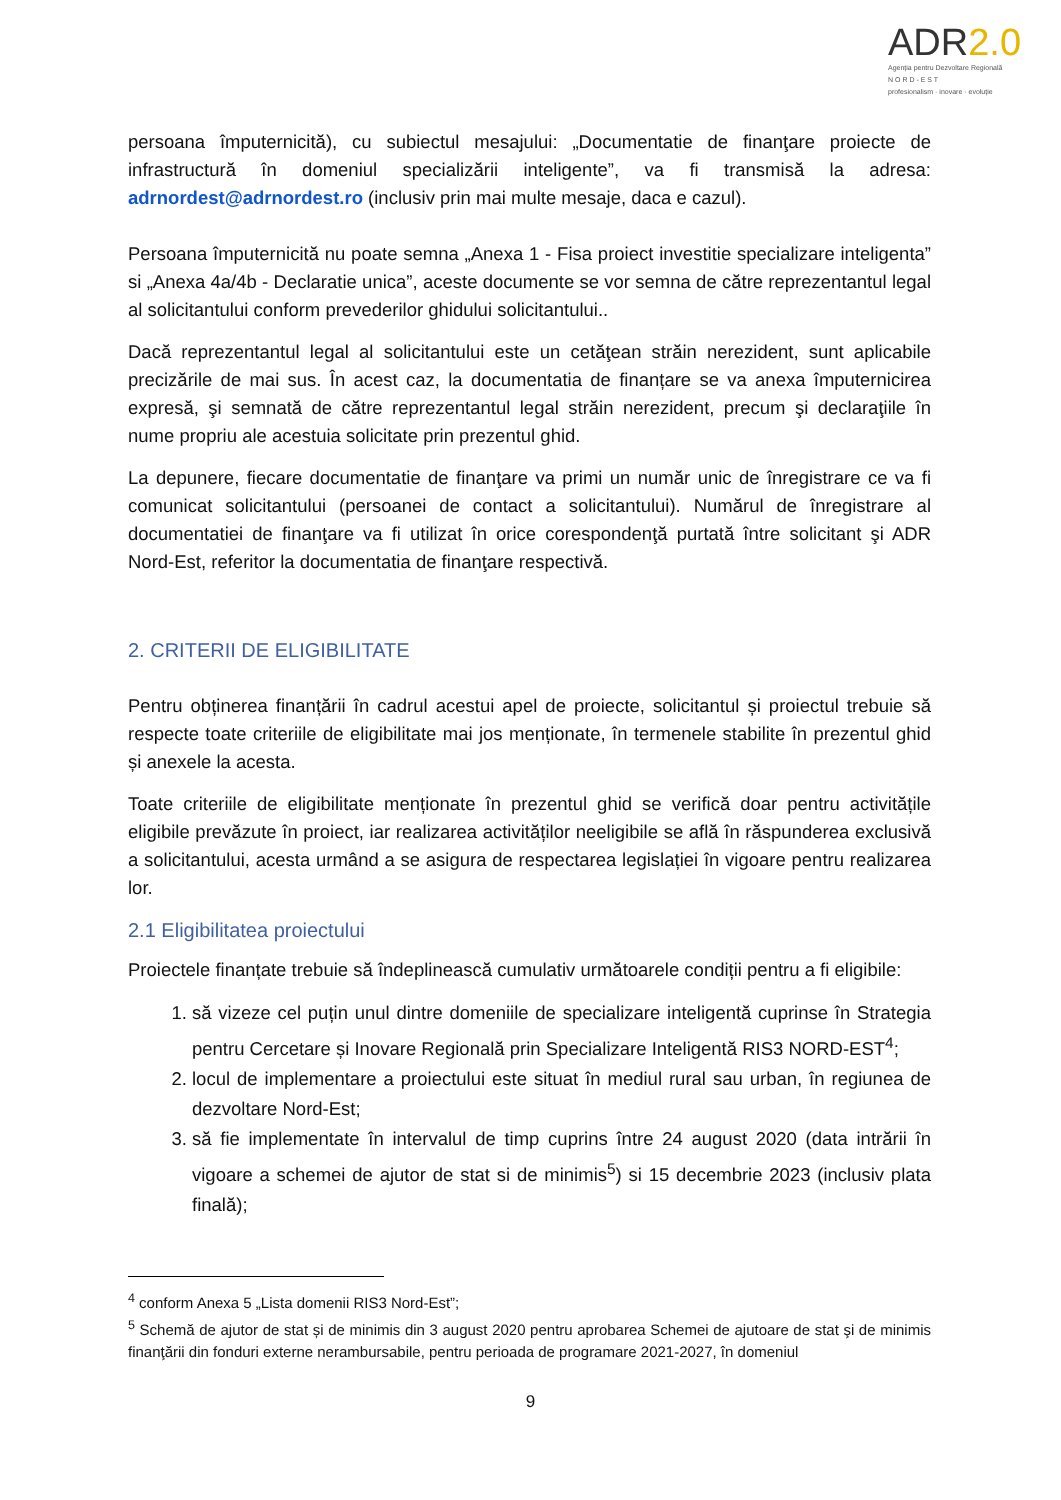ADR2.0
Agenția pentru Dezvoltare Regională
N O R D - E S T
profesionalism · inovare · evoluție
persoana împuternicită), cu subiectul mesajului: „Documentatie de finanţare proiecte de infrastructură în domeniul specializării inteligente”, va fi transmisă la adresa: adrnordest@adrnordest.ro (inclusiv prin mai multe mesaje, daca e cazul).
Persoana împuternicită nu poate semna „Anexa 1 - Fisa proiect investitie specializare inteligenta” si „Anexa 4a/4b - Declaratie unica”, aceste documente se vor semna de către reprezentantul legal al solicitantului conform prevederilor ghidului solicitantului..
Dacă reprezentantul legal al solicitantului este un cetăţean străin nerezident, sunt aplicabile precizările de mai sus. În acest caz, la documentatia de finanțare se va anexa împuternicirea expresă, şi semnată de către reprezentantul legal străin nerezident, precum şi declaraţiile în nume propriu ale acestuia solicitate prin prezentul ghid.
La depunere, fiecare documentatie de finanţare va primi un număr unic de înregistrare ce va fi comunicat solicitantului (persoanei de contact a solicitantului). Numărul de înregistrare al documentatiei de finanţare va fi utilizat în orice corespondenţă purtată între solicitant şi ADR Nord-Est, referitor la documentatia de finanţare respectivă.
2. CRITERII DE ELIGIBILITATE
Pentru obținerea finanțării în cadrul acestui apel de proiecte, solicitantul și proiectul trebuie să respecte toate criteriile de eligibilitate mai jos menționate, în termenele stabilite în prezentul ghid și anexele la acesta.
Toate criteriile de eligibilitate menționate în prezentul ghid se verifică doar pentru activitățile eligibile prevăzute în proiect, iar realizarea activităților neeligibile se află în răspunderea exclusivă a solicitantului, acesta urmând a se asigura de respectarea legislației în vigoare pentru realizarea lor.
2.1 Eligibilitatea proiectului
Proiectele finanțate trebuie să îndeplinească cumulativ următoarele condiții pentru a fi eligibile:
1. să vizeze cel puțin unul dintre domeniile de specializare inteligentă cuprinse în Strategia pentru Cercetare și Inovare Regională prin Specializare Inteligentă RIS3 NORD-EST<sup>4</sup>;
2. locul de implementare a proiectului este situat în mediul rural sau urban, în regiunea de dezvoltare Nord-Est;
3. să fie implementate în intervalul de timp cuprins între 24 august 2020 (data intrării în vigoare a schemei de ajutor de stat si de minimis<sup>5</sup>) si 15 decembrie 2023 (inclusiv plata finală);
<sup>4</sup> conform Anexa 5 „Lista domenii RIS3 Nord-Est”;
<sup>5</sup> Schemă de ajutor de stat și de minimis din 3 august 2020 pentru aprobarea Schemei de ajutoare de stat şi de minimis finanţării din fonduri externe nerambursabile, pentru perioada de programare 2021-2027, în domeniul
9